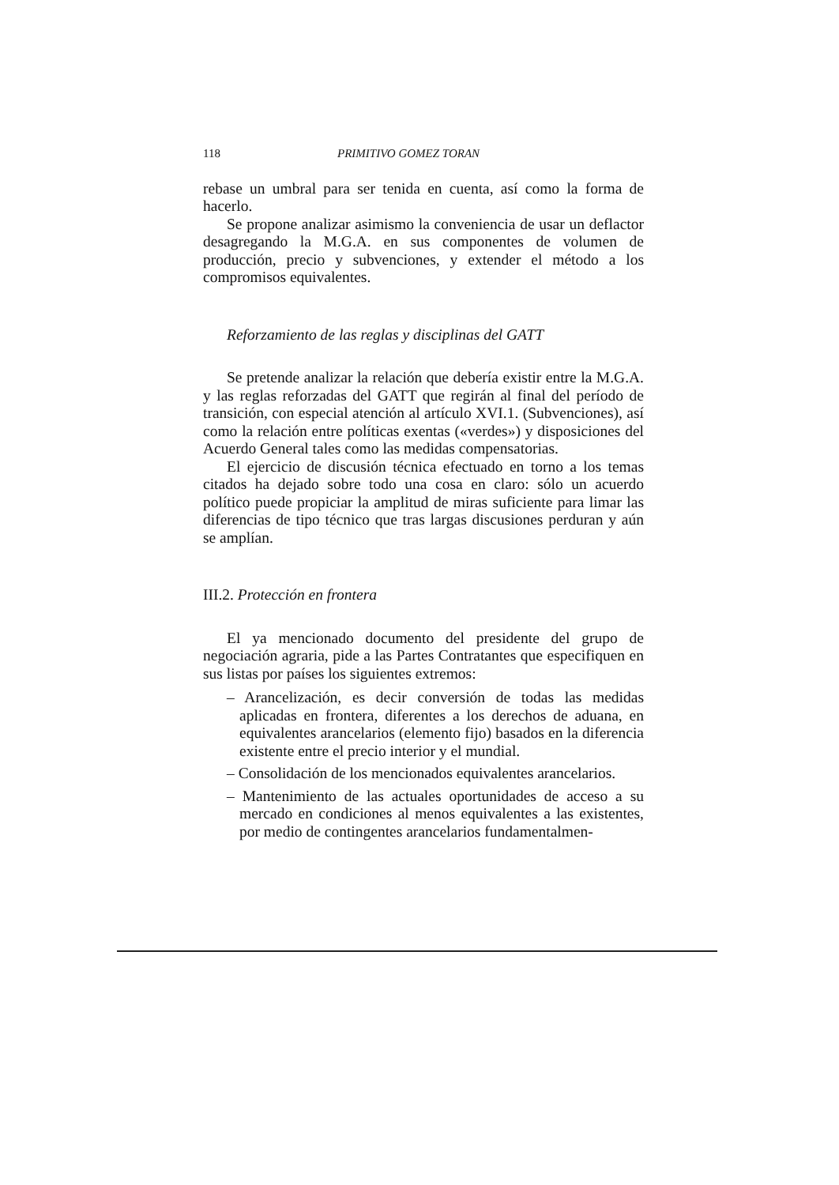118 PRIMITIVO GOMEZ TORAN
rebase un umbral para ser tenida en cuenta, así como la forma de hacerlo.
Se propone analizar asimismo la conveniencia de usar un deflactor desagregando la M.G.A. en sus componentes de volumen de producción, precio y subvenciones, y extender el método a los compromisos equivalentes.
Reforzamiento de las reglas y disciplinas del GATT
Se pretende analizar la relación que debería existir entre la M.G.A. y las reglas reforzadas del GATT que regirán al final del período de transición, con especial atención al artículo XVI.1. (Subvenciones), así como la relación entre políticas exentas («verdes») y disposiciones del Acuerdo General tales como las medidas compensatorias.
El ejercicio de discusión técnica efectuado en torno a los temas citados ha dejado sobre todo una cosa en claro: sólo un acuerdo político puede propiciar la amplitud de miras suficiente para limar las diferencias de tipo técnico que tras largas discusiones perduran y aún se amplían.
III.2. Protección en frontera
El ya mencionado documento del presidente del grupo de negociación agraria, pide a las Partes Contratantes que especifiquen en sus listas por países los siguientes extremos:
– Arancelización, es decir conversión de todas las medidas aplicadas en frontera, diferentes a los derechos de aduana, en equivalentes arancelarios (elemento fijo) basados en la diferencia existente entre el precio interior y el mundial.
– Consolidación de los mencionados equivalentes arancelarios.
– Mantenimiento de las actuales oportunidades de acceso a su mercado en condiciones al menos equivalentes a las existentes, por medio de contingentes arancelarios fundamentalmen-